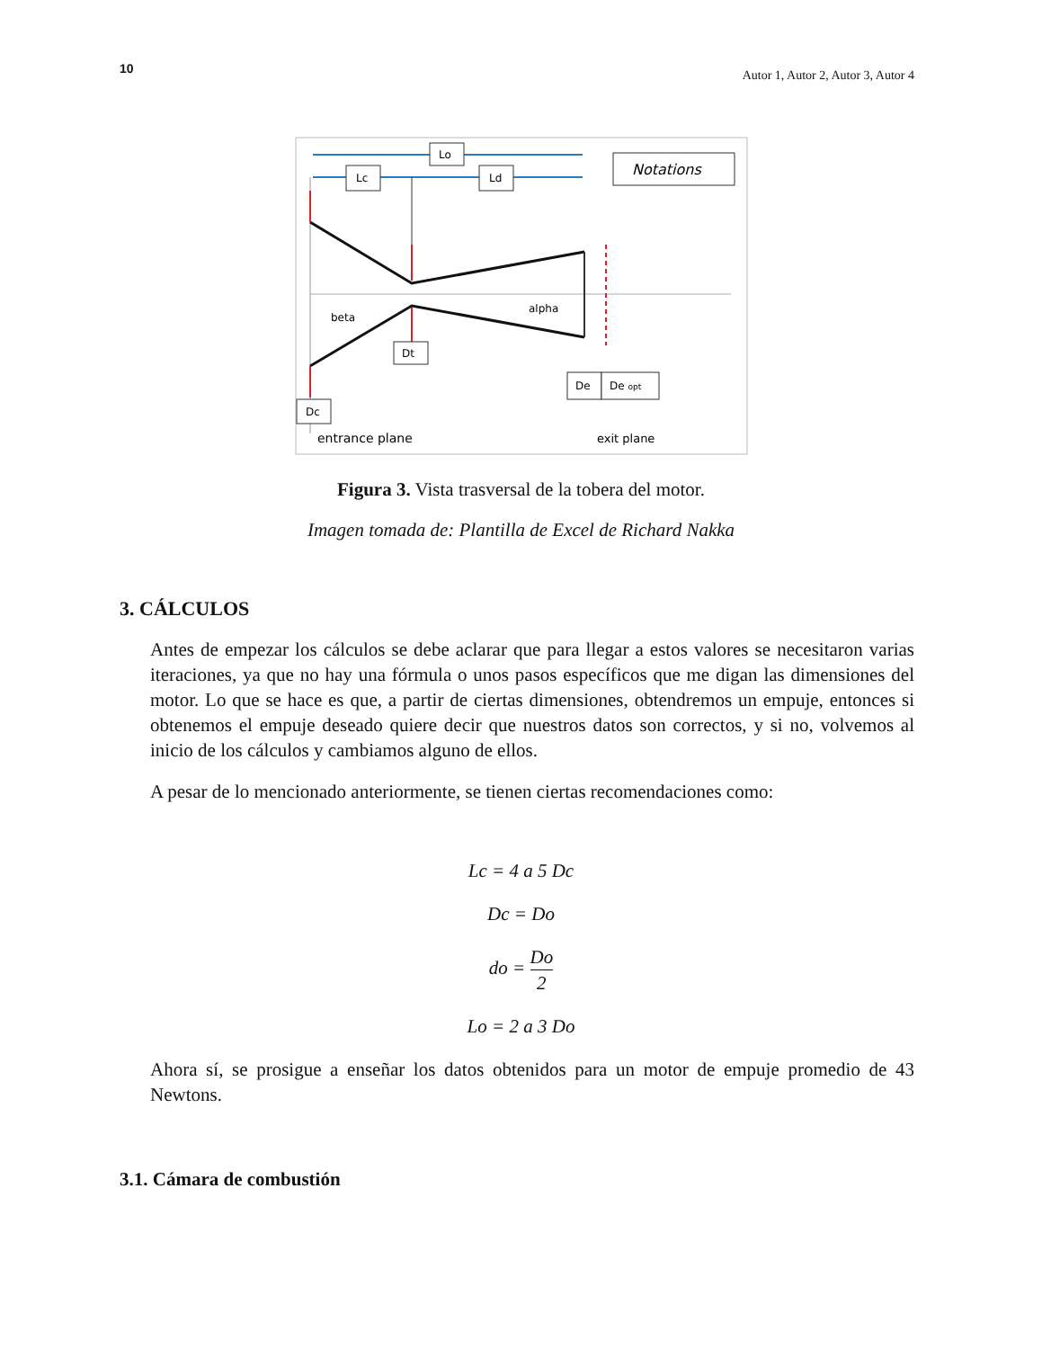10 Autor 1, Autor 2, Autor 3, Autor 4
Lo
Lc
Ld
Notations
Dt
Dc
De
De opt
beta
alpha
entrance plane
exit plane
Figura 3. Vista trasversal de la tobera del motor.
Imagen tomada de: Plantilla de Excel de Richard Nakka
3. CÁLCULOS
Antes de empezar los cálculos se debe aclarar que para llegar a estos valores se necesitaron varias iteraciones, ya que no hay una fórmula o unos pasos específicos que me digan las dimensiones del motor. Lo que se hace es que, a partir de ciertas dimensiones, obtendremos un empuje, entonces si obtenemos el empuje deseado quiere decir que nuestros datos son correctos, y si no, volvemos al inicio de los cálculos y cambiamos alguno de ellos.
A pesar de lo mencionado anteriormente, se tienen ciertas recomendaciones como:
Lc = 4 a 5 Dc
Dc = Do
do = Do 2
Lo = 2 a 3 Do
Ahora sí, se prosigue a enseñar los datos obtenidos para un motor de empuje promedio de 43 Newtons.
3.1. Cámara de combustión